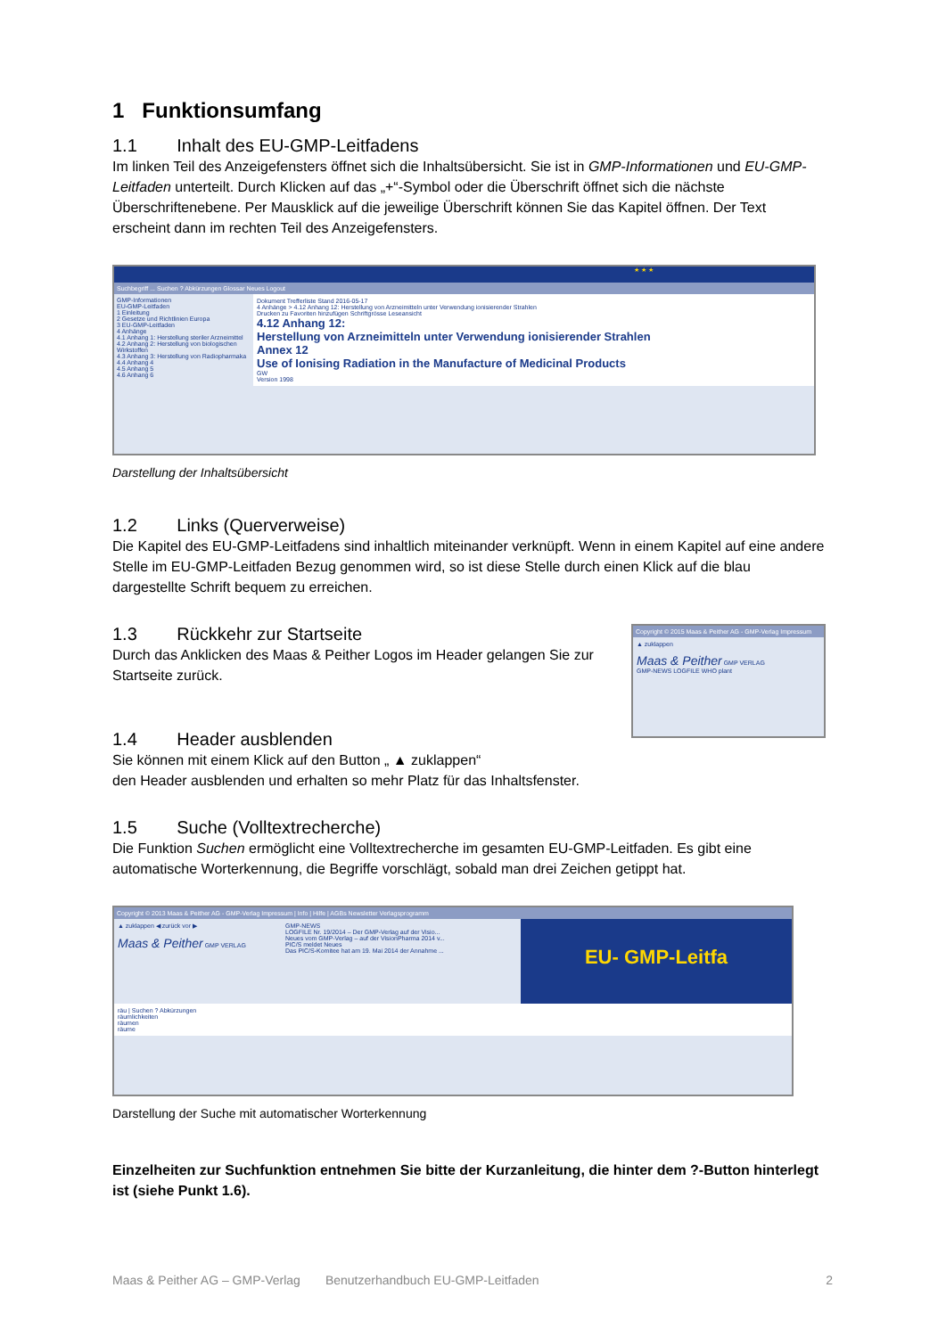1 Funktionsumfang
1.1 Inhalt des EU-GMP-Leitfadens
Im linken Teil des Anzeigefensters öffnet sich die Inhaltsübersicht. Sie ist in GMP-Informationen und EU-GMP-Leitfaden unterteilt. Durch Klicken auf das „+“-Symbol oder die Überschrift öffnet sich die nächste Überschriftenebene. Per Mausklick auf die jeweilige Überschrift können Sie das Kapitel öffnen. Der Text erscheint dann im rechten Teil des Anzeigefensters.
★ ★ ★
Suchbegriff ... Suchen ? Abkürzungen Glossar Neues Logout
GMP-Informationen
EU-GMP-Leitfaden
1 Einleitung
2 Gesetze und Richtlinien Europa
3 EU-GMP-Leitfaden
4 Anhänge
4.1 Anhang 1: Herstellung steriler Arzneimittel
4.2 Anhang 2: Herstellung von biologischen Wirkstoffen
4.3 Anhang 3: Herstellung von Radiopharmaka
4.4 Anhang 4
4.5 Anhang 5
4.6 Anhang 6
Dokument Trefferliste Stand 2016-05-17
4 Anhänge > 4.12 Anhang 12: Herstellung von Arzneimitteln unter Verwendung ionisierender Strahlen
Drucken zu Favoriten hinzufügen Schriftgrösse Leseansicht
4.12 Anhang 12:
Herstellung von Arzneimitteln unter Verwendung ionisierender Strahlen
Annex 12
Use of Ionising Radiation in the Manufacture of Medicinal Products
GW
Version 1998
Darstellung der Inhaltsübersicht
1.2 Links (Querverweise)
Die Kapitel des EU-GMP-Leitfadens sind inhaltlich miteinander verknüpft. Wenn in einem Kapitel auf eine andere Stelle im EU-GMP-Leitfaden Bezug genommen wird, so ist diese Stelle durch einen Klick auf die blau dargestellte Schrift bequem zu erreichen.
1.3 Rückkehr zur Startseite
Durch das Anklicken des Maas & Peither Logos im Header gelangen Sie zur Startseite zurück.
Copyright © 2015 Maas & Peither AG - GMP-Verlag Impressum
▲ zuklappen
Maas & Peither GMP VERLAG
GMP-NEWS LOGFILE WHO plant
1.4 Header ausblenden
Sie können mit einem Klick auf den Button „ ▲ zuklappen“
den Header ausblenden und erhalten so mehr Platz für das Inhaltsfenster.
1.5 Suche (Volltextrecherche)
Die Funktion Suchen ermöglicht eine Volltextrecherche im gesamten EU-GMP-Leitfaden. Es gibt eine automatische Worterkennung, die Begriffe vorschlägt, sobald man drei Zeichen getippt hat.
Copyright © 2013 Maas & Peither AG - GMP-Verlag Impressum | Info | Hilfe | AGBs Newsletter Verlagsprogramm
▲ zuklappen ◀ zurück vor ▶
Maas & Peither GMP VERLAG
GMP-NEWS
LOGFILE Nr. 19/2014 – Der GMP-Verlag auf der Visio...
Neues vom GMP-Verlag – auf der VisionPharma 2014 v...
PIC/S meldet Neues
Das PIC/S-Komitee hat am 19. Mai 2014 der Annahme ...
EU- GMP-Leitfa
räu | Suchen ? Abkürzungen
räumlichkeiten
räumen
räume
Darstellung der Suche mit automatischer Worterkennung
Einzelheiten zur Suchfunktion entnehmen Sie bitte der Kurzanleitung, die hinter dem ?-Button hinterlegt ist (siehe Punkt 1.6).
Maas & Peither AG – GMP-Verlag Benutzerhandbuch EU-GMP-Leitfaden 2